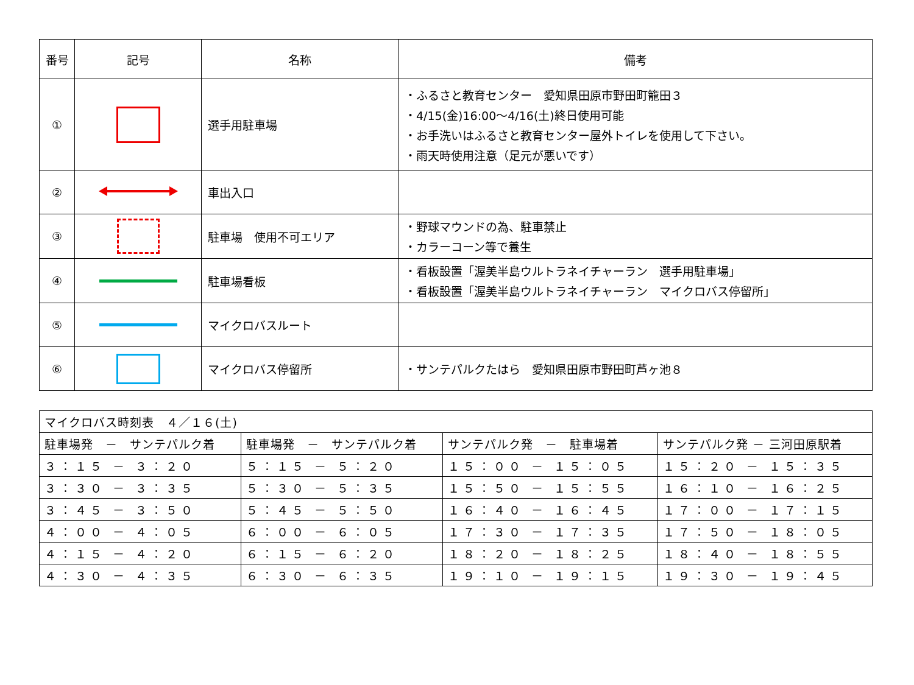| 番号 | 記号 | 名称 | 備考 |
| --- | --- | --- | --- |
| ① | | 選手用駐車場 | ・ふるさと教育センター 愛知県田原市野田町籠田３ ・4/15(金)16:00～4/16(土)終日使用可能 ・お手洗いはふるさと教育センター屋外トイレを使用して下さい。 ・雨天時使用注意（足元が悪いです） |
| ② | | 車出入口 | |
| ③ | | 駐車場 使用不可エリア | ・野球マウンドの為、駐車禁止 ・カラーコーン等で養生 |
| ④ | | 駐車場看板 | ・看板設置「渥美半島ウルトラネイチャーラン 選手用駐車場」 ・看板設置「渥美半島ウルトラネイチャーラン マイクロバス停留所」 |
| ⑤ | | マイクロバスルート | |
| ⑥ | | マイクロバス停留所 | ・サンテパルクたはら 愛知県田原市野田町芦ヶ池８ |
| マイクロバス時刻表 ４／１６(土) | | | |
| 駐車場発 － サンテパルク着 | 駐車場発 － サンテパルク着 | サンテパルク発 － 駐車場着 | サンテパルク発 － 三河田原駅着 |
| ３：１５ － ３：２０ | ５：１５ － ５：２０ | １５：００ － １５：０５ | １５：２０ － １５：３５ |
| ３：３０ － ３：３５ | ５：３０ － ５：３５ | １５：５０ － １５：５５ | １６：１０ － １６：２５ |
| ３：４５ － ３：５０ | ５：４５ － ５：５０ | １６：４０ － １６：４５ | １７：００ － １７：１５ |
| ４：００ － ４：０５ | ６：００ － ６：０５ | １７：３０ － １７：３５ | １７：５０ － １８：０５ |
| ４：１５ － ４：２０ | ６：１５ － ６：２０ | １８：２０ － １８：２５ | １８：４０ － １８：５５ |
| ４：３０ － ４：３５ | ６：３０ － ６：３５ | １９：１０ － １９：１５ | １９：３０ － １９：４５ |